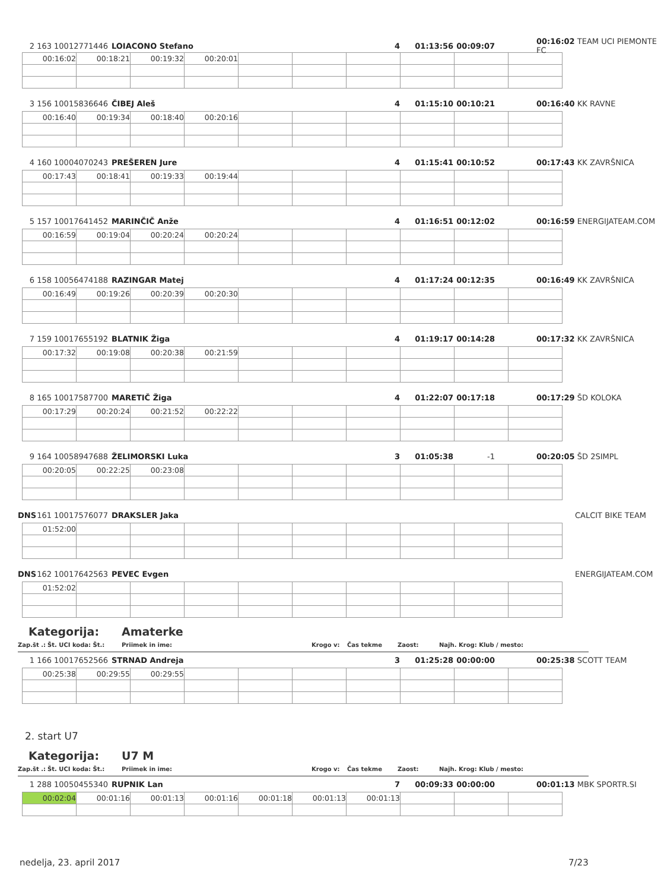2 163 10012771446 LOIACONO Stefano 4 01:13:56 00:09:07 00:16:02 TEAM UCI PIEMONTE FC
| 00:16:02 | 00:18:21 | 00:19:32 | 00:20:01 | | | | | | |
3 156 10015836646 ČIBEJ Aleš 4 01:15:10 00:10:21 00:16:40 KK RAVNE
| 00:16:40 | 00:19:34 | 00:18:40 | 00:20:16 | | | | | | |
4 160 10004070243 PREŠEREN Jure 4 01:15:41 00:10:52 00:17:43 KK ZAVRŠNICA
| 00:17:43 | 00:18:41 | 00:19:33 | 00:19:44 | | | | | | |
5 157 10017641452 MARINČIČ Anže 4 01:16:51 00:12:02 00:16:59 ENERGIJATEAM.COM
| 00:16:59 | 00:19:04 | 00:20:24 | 00:20:24 | | | | | | |
6 158 10056474188 RAZINGAR Matej 4 01:17:24 00:12:35 00:16:49 KK ZAVRŠNICA
| 00:16:49 | 00:19:26 | 00:20:39 | 00:20:30 | | | | | | |
7 159 10017655192 BLATNIK Žiga 4 01:19:17 00:14:28 00:17:32 KK ZAVRŠNICA
| 00:17:32 | 00:19:08 | 00:20:38 | 00:21:59 | | | | | | |
8 165 10017587700 MARETIČ Žiga 4 01:22:07 00:17:18 00:17:29 ŠD KOLOKA
| 00:17:29 | 00:20:24 | 00:21:52 | 00:22:22 | | | | | | |
9 164 10058947688 ŽELIMORSKI Luka 3 01:05:38 -1 00:20:05 ŠD 2SIMPL
| 00:20:05 | 00:22:25 | 00:23:08 | | | | | | | |
DNS 161 10017576077 DRAKSLER Jaka CALCIT BIKE TEAM
| 01:52:00 | | | | | | | | | |
DNS 162 10017642563 PEVEC Evgen ENERGIJATEAM.COM
| 01:52:02 | | | | | | | | | |
Kategorija: Amaterke
Zap.št .: Št. UCI koda: Št.: Priimek in ime: Krogo v: Čas tekme Zaost: Najh. Krog: Klub / mesto:
1 166 10017652566 STRNAD Andreja 3 01:25:28 00:00:00 00:25:38 SCOTT TEAM
| 00:25:38 | 00:29:55 | 00:29:55 | | | | | | | |
2. start U7
Kategorija: U7 M
Zap.št .: Št. UCI koda: Št.: Priimek in ime: Krogo v: Čas tekme Zaost: Najh. Krog: Klub / mesto:
1 288 10050455340 RUPNIK Lan 7 00:09:33 00:00:00 00:01:13 MBK SPORTR.SI
| 00:02:04 | 00:01:16 | 00:01:13 | 00:01:16 | 00:01:18 | 00:01:13 | 00:01:13 | | | |
nedelja, 23. april 2017 7/23